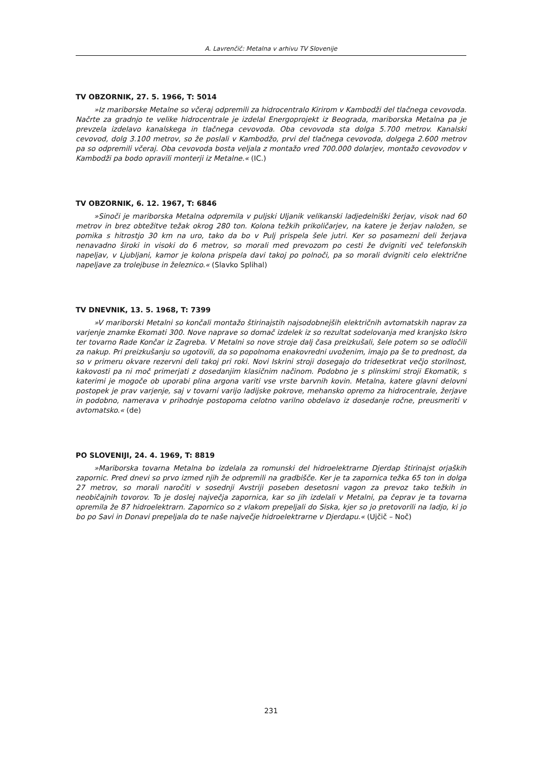A. Lavrenčič: Metalna v arhivu TV Slovenije
TV OBZORNIK, 27. 5. 1966, T: 5014
»Iz mariborske Metalne so včeraj odpremili za hidrocentralo Kirirom v Kambodži del tlačnega cevovoda. Načrte za gradnjo te velike hidrocentrale je izdelal Energoprojekt iz Beograda, mariborska Metalna pa je prevzela izdelavo kanalskega in tlačnega cevovoda. Oba cevovoda sta dolga 5.700 metrov. Kanalski cevovod, dolg 3.100 metrov, so že poslali v Kambodžo, prvi del tlačnega cevovoda, dolgega 2.600 metrov pa so odpremili včeraj. Oba cevovoda bosta veljala z montažo vred 700.000 dolarjev, montažo cevovodov v Kambodži pa bodo opravili monterji iz Metalne.« (IC.)
TV OBZORNIK, 6. 12. 1967, T: 6846
»Sinoči je mariborska Metalna odpremila v puljski Uljanik velikanski ladjedelniški žerjav, visok nad 60 metrov in brez obtežitve težak okrog 280 ton. Kolona težkih prikoličarjev, na katere je žerjav naložen, se pomika s hitrostjo 30 km na uro, tako da bo v Pulj prispela šele jutri. Ker so posamezni deli žerjava nenavadno široki in visoki do 6 metrov, so morali med prevozom po cesti že dvigniti več telefonskih napeljav, v Ljubljani, kamor je kolona prispela davi takoj po polnoči, pa so morali dvigniti celo električne napeljave za trolejbuse in železnico.« (Slavko Splihal)
TV DNEVNIK, 13. 5. 1968, T: 7399
»V mariborski Metalni so končali montažo štirinajstih najsodobnejših električnih avtomatskih naprav za varjenje znamke Ekomati 300. Nove naprave so domač izdelek iz so rezultat sodelovanja med kranjsko Iskro ter tovarno Rade Končar iz Zagreba. V Metalni so nove stroje dalj časa preizkušali, šele potem so se odločili za nakup. Pri preizkušanju so ugotovili, da so popolnoma enakovredni uvoženim, imajo pa še to prednost, da so v primeru okvare rezervni deli takoj pri roki. Novi Iskrini stroji dosegajo do tridesetkrat večjo storilnost, kakovosti pa ni moč primerjati z dosedanjim klasičnim načinom. Podobno je s plinskimi stroji Ekomatik, s katerimi je mogoče ob uporabi plina argona variti vse vrste barvnih kovin. Metalna, katere glavni delovni postopek je prav varjenje, saj v tovarni varijo ladijske pokrove, mehansko opremo za hidrocentrale, žerjave in podobno, namerava v prihodnje postopoma celotno varilno obdelavo iz dosedanje ročne, preusmeriti v avtomatsko.« (de)
PO SLOVENIJI, 24. 4. 1969, T: 8819
»Mariborska tovarna Metalna bo izdelala za romunski del hidroelektrarne Djerdap štirinajst orjaških zapornic. Pred dnevi so prvo izmed njih že odpremili na gradbišče. Ker je ta zapornica težka 65 ton in dolga 27 metrov, so morali naročiti v sosednji Avstriji poseben desetosni vagon za prevoz tako težkih in neobičajnih tovorov. To je doslej največja zapornica, kar so jih izdelali v Metalni, pa čeprav je ta tovarna opremila že 87 hidroelektrarn. Zapornico so z vlakom prepeljali do Siska, kjer so jo pretovorili na ladjo, ki jo bo po Savi in Donavi prepeljala do te naše največje hidroelektrarne v Djerdapu.« (Ujčič – Noč)
231